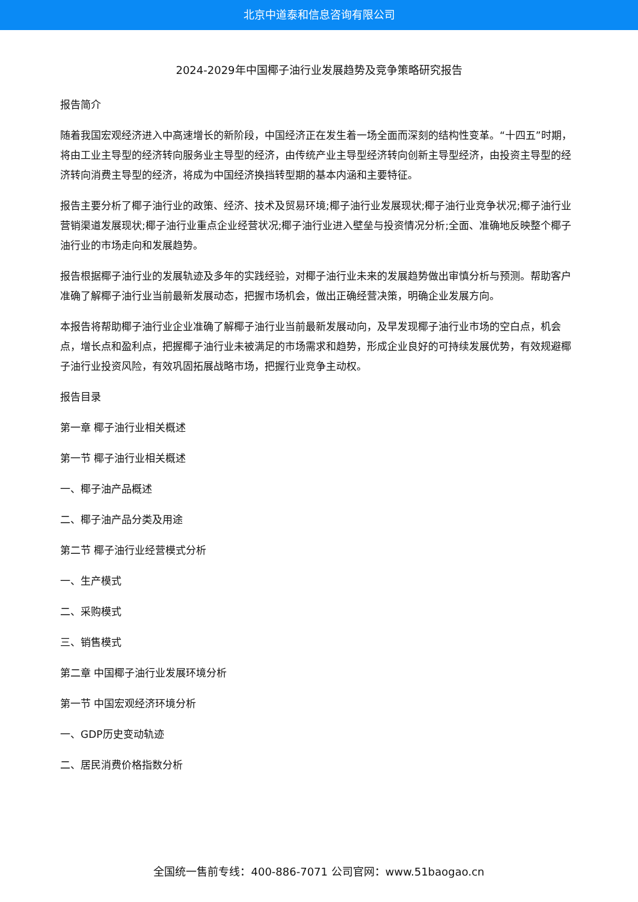北京中道泰和信息咨询有限公司
2024-2029年中国椰子油行业发展趋势及竞争策略研究报告
报告简介
随着我国宏观经济进入中高速增长的新阶段，中国经济正在发生着一场全面而深刻的结构性变革。“十四五”时期，将由工业主导型的经济转向服务业主导型的经济，由传统产业主导型经济转向创新主导型经济，由投资主导型的经济转向消费主导型的经济，将成为中国经济换挡转型期的基本内涵和主要特征。
报告主要分析了椰子油行业的政策、经济、技术及贸易环境;椰子油行业发展现状;椰子油行业竞争状况;椰子油行业营销渠道发展现状;椰子油行业重点企业经营状况;椰子油行业进入壁垒与投资情况分析;全面、准确地反映整个椰子油行业的市场走向和发展趋势。
报告根据椰子油行业的发展轨迹及多年的实践经验，对椰子油行业未来的发展趋势做出审慎分析与预测。帮助客户准确了解椰子油行业当前最新发展动态，把握市场机会，做出正确经营决策，明确企业发展方向。
本报告将帮助椰子油行业企业准确了解椰子油行业当前最新发展动向，及早发现椰子油行业市场的空白点，机会点，增长点和盈利点，把握椰子油行业未被满足的市场需求和趋势，形成企业良好的可持续发展优势，有效规避椰子油行业投资风险，有效巩固拓展战略市场，把握行业竞争主动权。
报告目录
第一章 椰子油行业相关概述
第一节 椰子油行业相关概述
一、椰子油产品概述
二、椰子油产品分类及用途
第二节 椰子油行业经营模式分析
一、生产模式
二、采购模式
三、销售模式
第二章 中国椰子油行业发展环境分析
第一节 中国宏观经济环境分析
一、GDP历史变动轨迹
二、居民消费价格指数分析
全国统一售前专线：400-886-7071 公司官网：www.51baogao.cn